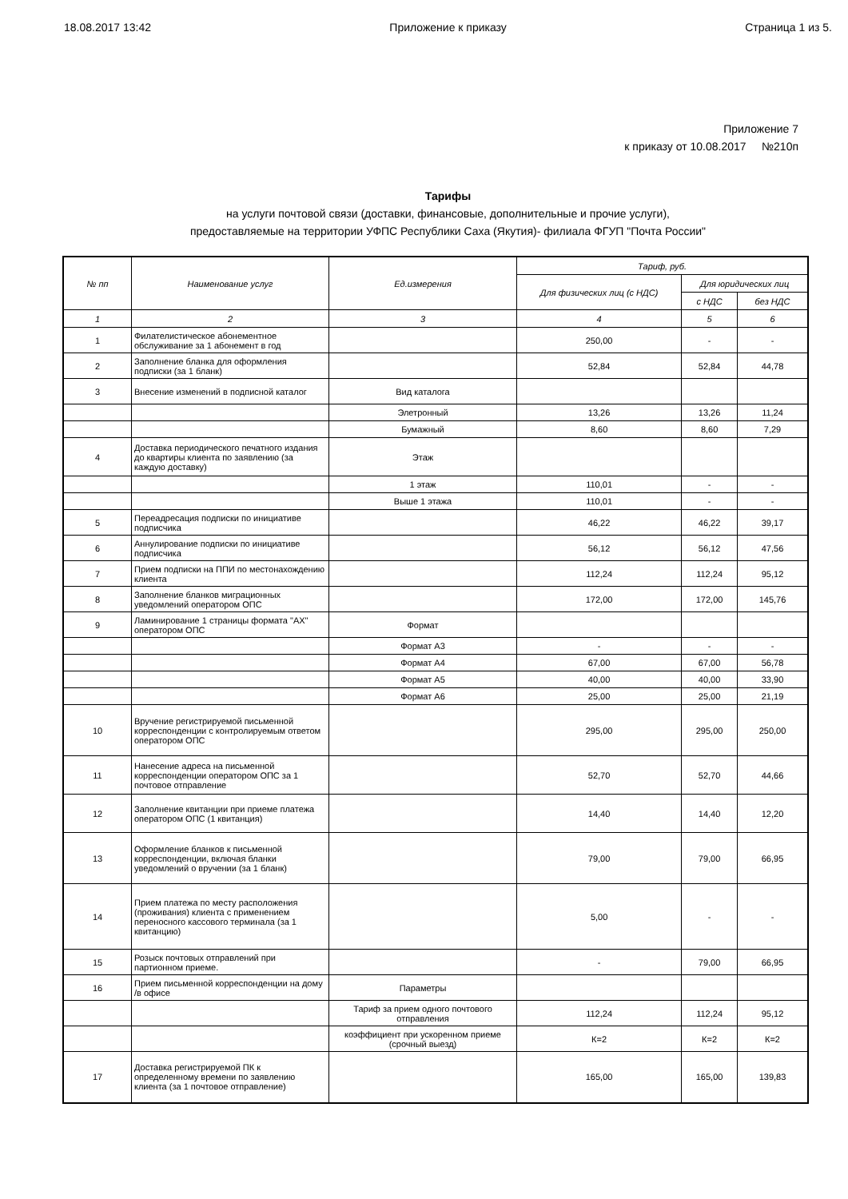18.08.2017 13:42 Приложение к приказу Страница 1 из 5.
Приложение 7
к приказу от 10.08.2017 №210п
Тарифы
на услуги почтовой связи (доставки, финансовые, дополнительные и прочие услуги),
предоставляемые на территории УФПС Республики Саха (Якутия)- филиала ФГУП "Почта России"
| № пп | Наименование услуг | Ед.измерения | Тариф, руб. | | |
| --- | --- | --- | --- | --- | --- |
| | | | Для физических лиц (с НДС) | Для юридических лиц | |
| | | | | с НДС | без НДС |
| 1 | 2 | 3 | 4 | 5 | 6 |
| 1 | Филателистическое абонементное обслуживание за 1 абонемент в год | | 250,00 | - | - |
| 2 | Заполнение бланка для оформления подписки (за 1 бланк) | | 52,84 | 52,84 | 44,78 |
| 3 | Внесение изменений в подписной каталог | Вид каталога | | | |
| | | Элетронный | 13,26 | 13,26 | 11,24 |
| | | Бумажный | 8,60 | 8,60 | 7,29 |
| 4 | Доставка периодического печатного издания до квартиры клиента по заявлению (за каждую доставку) | Этаж | | | |
| | | 1 этаж | 110,01 | - | - |
| | | Выше 1 этажа | 110,01 | - | - |
| 5 | Переадресация подписки по инициативе подписчика | | 46,22 | 46,22 | 39,17 |
| 6 | Аннулирование подписки по инициативе подписчика | | 56,12 | 56,12 | 47,56 |
| 7 | Прием подписки на ППИ по местонахождению клиента | | 112,24 | 112,24 | 95,12 |
| 8 | Заполнение бланков миграционных уведомлений оператором ОПС | | 172,00 | 172,00 | 145,76 |
| 9 | Ламинирование 1 страницы формата "АХ" оператором ОПС | Формат | | | |
| | | Формат А3 | - | - | - |
| | | Формат А4 | 67,00 | 67,00 | 56,78 |
| | | Формат А5 | 40,00 | 40,00 | 33,90 |
| | | Формат А6 | 25,00 | 25,00 | 21,19 |
| 10 | Вручение регистрируемой письменной корреспонденции с контролируемым ответом оператором ОПС | | 295,00 | 295,00 | 250,00 |
| 11 | Нанесение адреса на письменной корреспонденции оператором ОПС за 1 почтовое отправление | | 52,70 | 52,70 | 44,66 |
| 12 | Заполнение квитанции при приеме платежа оператором ОПС (1 квитанция) | | 14,40 | 14,40 | 12,20 |
| 13 | Оформление бланков к письменной корреспонденции, включая бланки уведомлений о вручении (за 1 бланк) | | 79,00 | 79,00 | 66,95 |
| 14 | Прием платежа по месту расположения (проживания) клиента с применением переносного кассового терминала (за 1 квитанцию) | | 5,00 | - | - |
| 15 | Розыск почтовых отправлений при партионном приеме. | | - | 79,00 | 66,95 |
| 16 | Прием письменной корреспонденции на дому /в офисе | Параметры | | | |
| | | Тариф за прием одного почтового отправления | 112,24 | 112,24 | 95,12 |
| | | коэффициент при ускоренном приеме (срочный выезд) | К=2 | К=2 | К=2 |
| 17 | Доставка регистрируемой ПК к определенному времени по заявлению клиента (за 1 почтовое отправление) | | 165,00 | 165,00 | 139,83 |